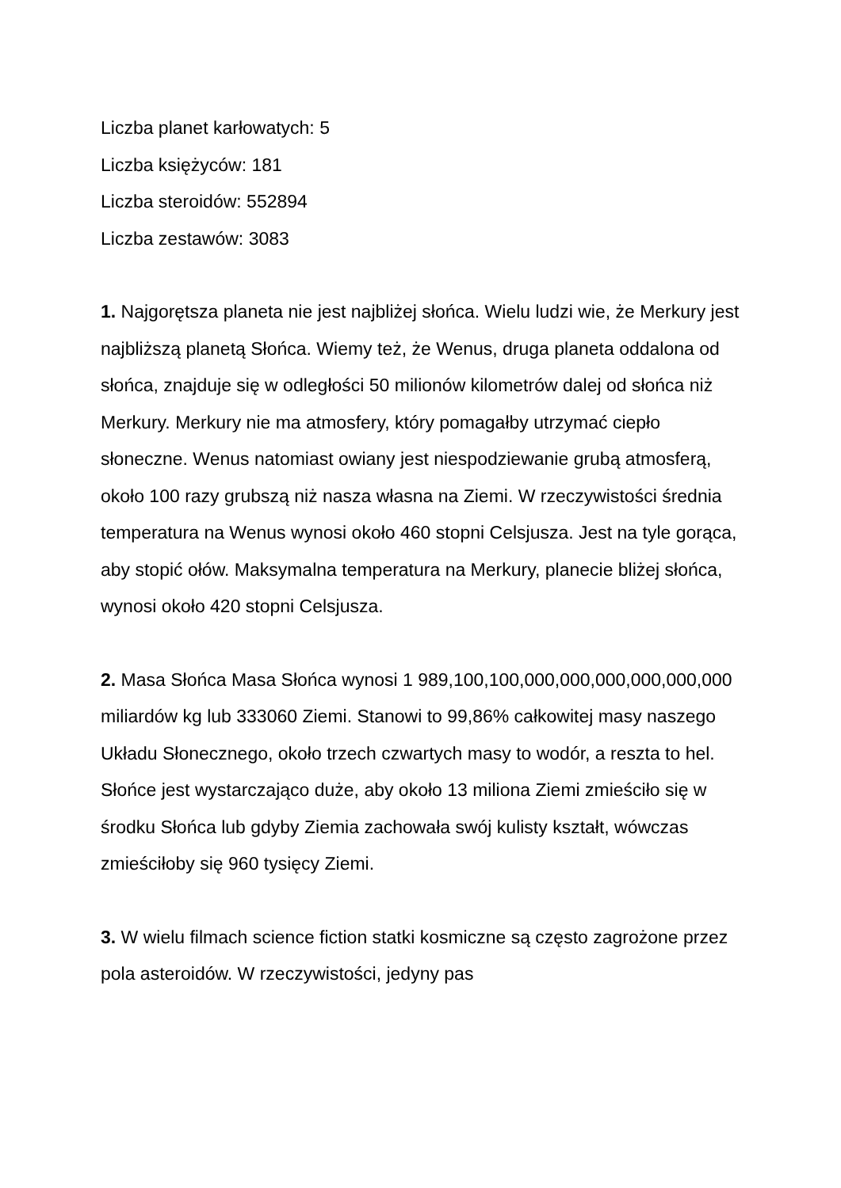Liczba planet karłowatych: 5
Liczba księżyców: 181
Liczba steroidów: 552894
Liczba zestawów: 3083
1. Najgorętsza planeta nie jest najbliżej słońca. Wielu ludzi wie, że Merkury jest najbliższą planetą Słońca. Wiemy też, że Wenus, druga planeta oddalona od słońca, znajduje się w odległości 50 milionów kilometrów dalej od słońca niż Merkury. Merkury nie ma atmosfery, który pomagałby utrzymać ciepło słoneczne. Wenus natomiast owiany jest niespodziewanie grubą atmosferą, około 100 razy grubszą niż nasza własna na Ziemi. W rzeczywistości średnia temperatura na Wenus wynosi około 460 stopni Celsjusza. Jest na tyle gorąca, aby stopić ołów. Maksymalna temperatura na Merkury, planecie bliżej słońca, wynosi około 420 stopni Celsjusza.
2. Masa Słońca Masa Słońca wynosi 1 989,100,100,000,000,000,000,000,000 miliardów kg lub 333060 Ziemi. Stanowi to 99,86% całkowitej masy naszego Układu Słonecznego, około trzech czwartych masy to wodór, a reszta to hel. Słońce jest wystarczająco duże, aby około 13 miliona Ziemi zmieściło się w środku Słońca lub gdyby Ziemia zachowała swój kulisty kształt, wówczas zmieściłoby się 960 tysięcy Ziemi.
3. W wielu filmach science fiction statki kosmiczne są często zagrożone przez pola asteroidów. W rzeczywistości, jedyny pas